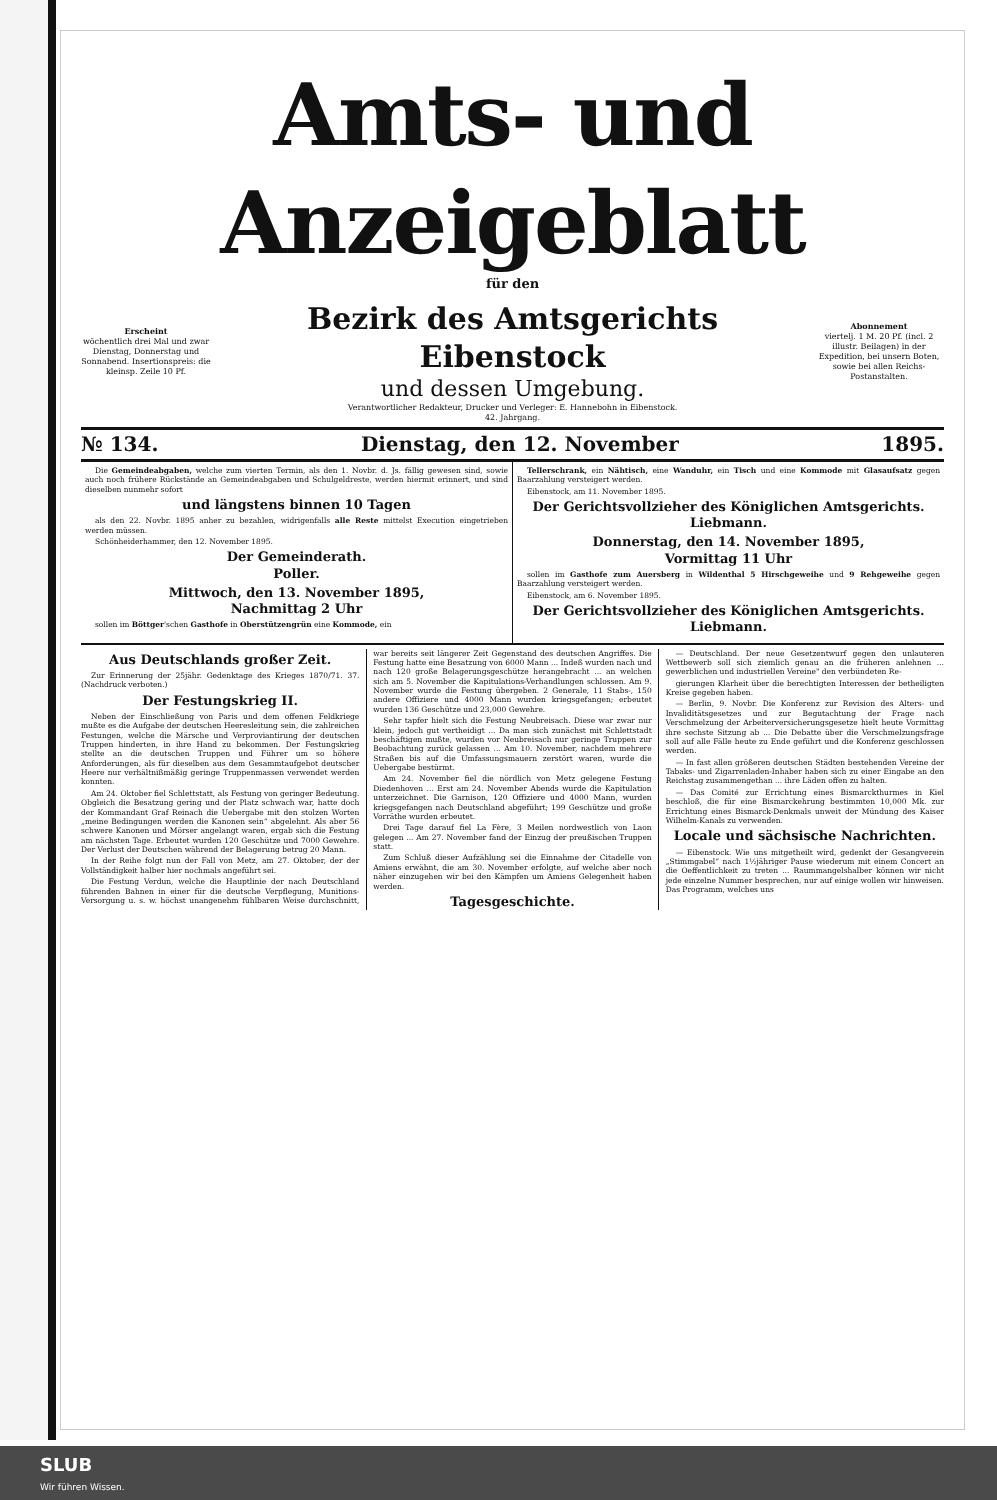Amts- und Anzeigeblatt
für den
Erscheint
wöchentlich drei Mal und zwar Dienstag, Donnerstag und Sonnabend. Insertionspreis: die kleinsp. Zeile 10 Pf.
Bezirk des Amtsgerichts Eibenstock
und dessen Umgebung.
Abonnement
viertelj. 1 M. 20 Pf. (incl. 2 illustr. Beilagen) in der Expedition, bei unsern Boten, sowie bei allen Reichs-Postanstalten.
Verantwortlicher Redakteur, Drucker und Verleger: E. Hannebohn in Eibenstock.
42. Jahrgang.
№ 134. Dienstag, den 12. November 1895.
Die Gemeindeabgaben, welche zum vierten Termin, als den 1. Novbr. d. Js. fällig gewesen sind, sowie auch noch frühere Rückstände an Gemeindeabgaben und Schulgeldreste, werden hiermit erinnert, und sind dieselben nunmehr sofort
und längstens binnen 10 Tagen
als den 22. Novbr. 1895 anher zu bezahlen, widrigenfalls alle Reste mittelst Execution eingetrieben werden müssen.
Schönheiderhammer, den 12. November 1895.
Der Gemeinderath.
Poller.
Mittwoch, den 13. November 1895,
Nachmittag 2 Uhr
sollen im Böttger'schen Gasthofe in Oberstützengrün eine Kommode, ein
Tellerschrank, ein Nähtisch, eine Wanduhr, ein Tisch und eine Kommode mit Glasaufsatz gegen Baarzahlung versteigert werden.
Eibenstock, am 11. November 1895.
Der Gerichtsvollzieher des Königlichen Amtsgerichts.
Liebmann.
Donnerstag, den 14. November 1895,
Vormittag 11 Uhr
sollen im Gasthofe zum Auersberg in Wildenthal 5 Hirschgeweihe und 9 Rehgeweihe gegen Baarzahlung versteigert werden.
Eibenstock, am 6. November 1895.
Der Gerichtsvollzieher des Königlichen Amtsgerichts.
Liebmann.
Aus Deutschlands großer Zeit.
Zur Erinnerung der 25jähr. Gedenktage des Krieges 1870/71. 37. (Nachdruck verboten.)
Der Festungskrieg II.
Neben der Einschließung von Paris und dem offenen Feldkriege mußte es die Aufgabe der deutschen Heeresleitung sein, die zahlreichen Festungen, welche die Märsche und Verproviantirung der deutschen Truppen hinderten, in ihre Hand zu bekommen. Der Festungskrieg stellte an die deutschen Truppen und Führer um so höhere Anforderungen, als für dieselben aus dem Gesammtaufgebot deutscher Heere nur verhältnißmäßig geringe Truppenmassen verwendet werden konnten.
Am 24. Oktober fiel Schlettstatt, als Festung von geringer Bedeutung. Obgleich die Besatzung gering und der Platz schwach war, hatte doch der Kommandant Graf Reinach die Uebergabe mit den stolzen Worten „meine Bedingungen werden die Kanonen sein“ abgelehnt. Als aber 56 schwere Kanonen und Mörser angelangt waren, ergab sich die Festung am nächsten Tage. Erbeutet wurden 120 Geschütze und 7000 Gewehre. Der Verlust der Deutschen während der Belagerung betrug 20 Mann.
In der Reihe folgt nun der Fall von Metz, am 27. Oktober, der der Vollständigkeit halber hier nochmals angeführt sei.
Die Festung Verdun, welche die Hauptlinie der nach Deutschland führenden Bahnen in einer für die deutsche Verpflegung, Munitions-Versorgung u. s. w. höchst unangenehm fühlbaren Weise durchschnitt, war bereits seit längerer Zeit Gegenstand des deutschen Angriffes. Die Festung hatte eine Besatzung von 6000 Mann ... Indeß wurden nach und nach 120 große Belagerungsgeschütze herangebracht ... an welchen sich am 5. November die Kapitulations-Verhandlungen schlossen. Am 9. November wurde die Festung übergeben. 2 Generale, 11 Stabs-, 150 andere Offiziere und 4000 Mann wurden kriegsgefangen; erbeutet wurden 136 Geschütze und 23,000 Gewehre.
Sehr tapfer hielt sich die Festung Neubreisach. Diese war zwar nur klein, jedoch gut vertheidigt ... Da man sich zunächst mit Schlettstadt beschäftigen mußte, wurden vor Neubreisach nur geringe Truppen zur Beobachtung zurück gelassen ... Am 10. November, nachdem mehrere Straßen bis auf die Umfassungsmauern zerstört waren, wurde die Uebergabe bestürmt.
Am 24. November fiel die nördlich von Metz gelegene Festung Diedenhoven ... Erst am 24. November Abends wurde die Kapitulation unterzeichnet. Die Garnison, 120 Offiziere und 4000 Mann, wurden kriegsgefangen nach Deutschland abgeführt; 199 Geschütze und große Vorräthe wurden erbeutet.
Drei Tage darauf fiel La Fère, 3 Meilen nordwestlich von Laon gelegen ... Am 27. November fand der Einzug der preußischen Truppen statt.
Zum Schluß dieser Aufzählung sei die Einnahme der Citadelle von Amiens erwähnt, die am 30. November erfolgte, auf welche aber noch näher einzugehen wir bei den Kämpfen um Amiens Gelegenheit haben werden.
Tagesgeschichte.
— Deutschland. Der neue Gesetzentwurf gegen den unlauteren Wettbewerb soll sich ziemlich genau an die früheren anlehnen ... gewerblichen und industriellen Vereine" den verbündeten Re-
gierungen Klarheit über die berechtigten Interessen der betheiligten Kreise gegeben haben.
— Berlin, 9. Novbr. Die Konferenz zur Revision des Alters- und Invaliditätsgesetzes und zur Begutachtung der Frage nach Verschmelzung der Arbeiterversicherungsgesetze hielt heute Vormittag ihre sechste Sitzung ab ... Die Debatte über die Verschmelzungsfrage soll auf alle Fälle heute zu Ende geführt und die Konferenz geschlossen werden.
— In fast allen größeren deutschen Städten bestehenden Vereine der Tabaks- und Zigarrenladen-Inhaber haben sich zu einer Eingabe an den Reichstag zusammengethan ... ihre Läden offen zu halten.
— Das Comité zur Errichtung eines Bismarckthurmes in Kiel beschloß, die für eine Bismarckehrung bestimmten 10,000 Mk. zur Errichtung eines Bismarck-Denkmals unweit der Mündung des Kaiser Wilhelm-Kanals zu verwenden.
Locale und sächsische Nachrichten.
— Eibenstock. Wie uns mitgetheilt wird, gedenkt der Gesangverein „Stimmgabel“ nach 1½jähriger Pause wiederum mit einem Concert an die Oeffentlichkeit zu treten ... Raummangelshalber können wir nicht jede einzelne Nummer besprechen, nur auf einige wollen wir hinweisen. Das Programm, welches uns
SLUB
Wir führen Wissen.